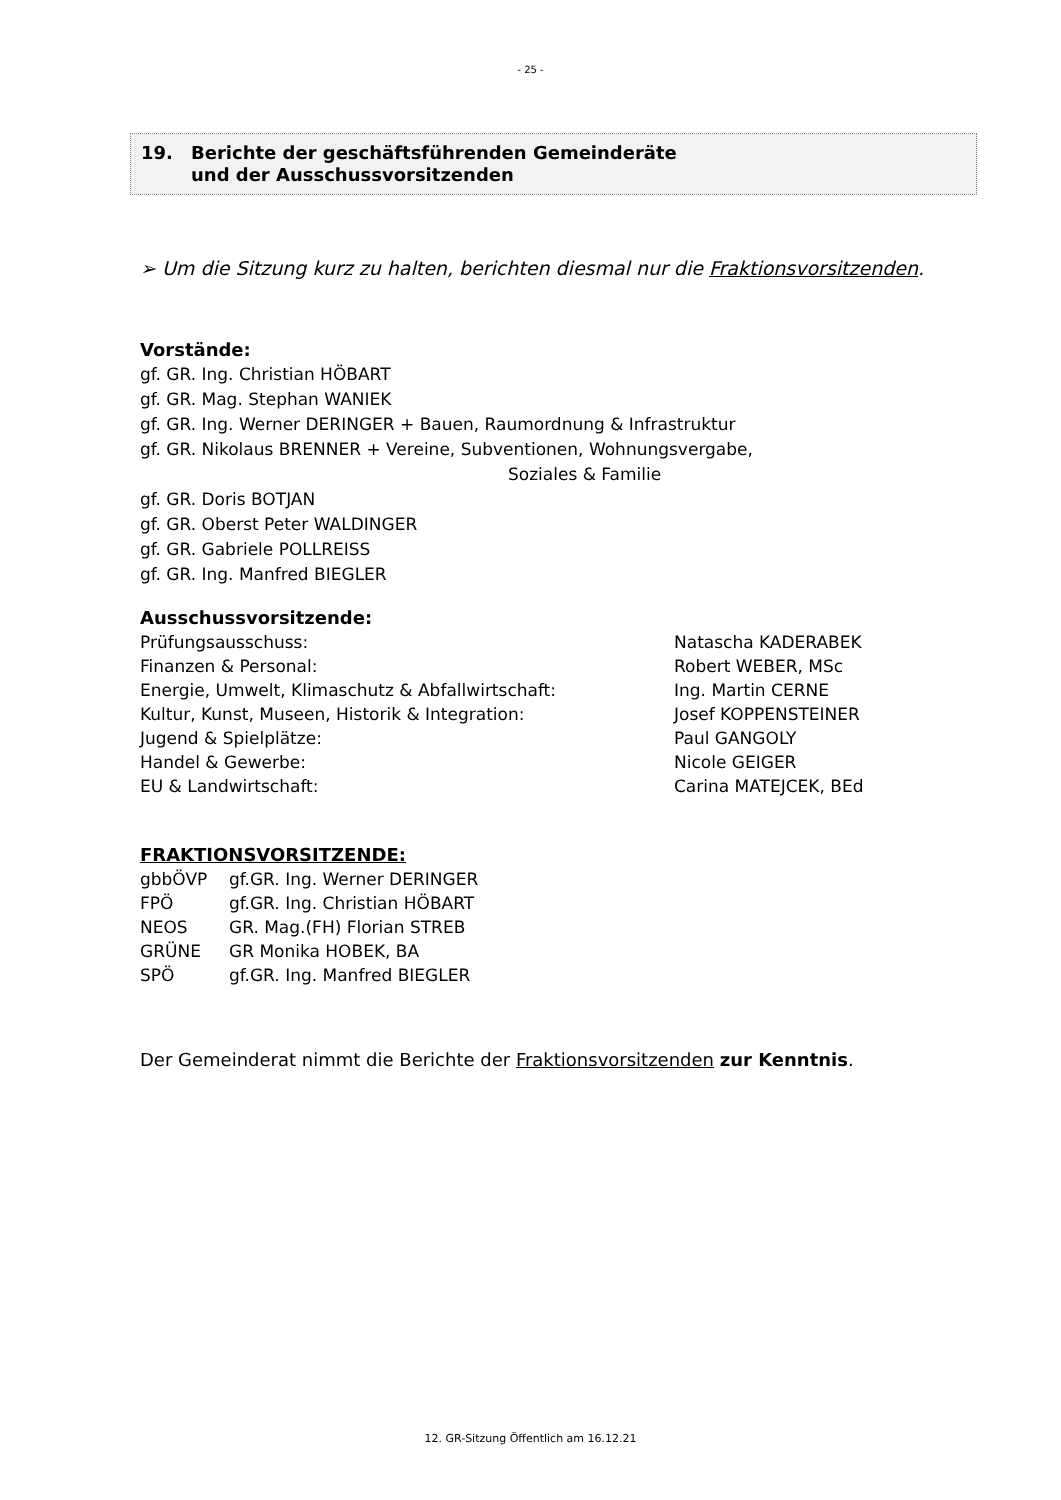- 25 -
19. Berichte der geschäftsführenden Gemeinderäte
und der Ausschussvorsitzenden
➢ Um die Sitzung kurz zu halten, berichten diesmal nur die Fraktionsvorsitzenden.
Vorstände:
gf. GR. Ing. Christian HÖBART
gf. GR. Mag. Stephan WANIEK
gf. GR. Ing. Werner DERINGER + Bauen, Raumordnung & Infrastruktur
gf. GR. Nikolaus BRENNER + Vereine, Subventionen, Wohnungsvergabe,
Soziales & Familie
gf. GR. Doris BOTJAN
gf. GR. Oberst Peter WALDINGER
gf. GR. Gabriele POLLREISS
gf. GR. Ing. Manfred BIEGLER
Ausschussvorsitzende:
| Prüfungsausschuss: | Natascha KADERABEK |
| Finanzen & Personal: | Robert WEBER, MSc |
| Energie, Umwelt, Klimaschutz & Abfallwirtschaft: | Ing. Martin CERNE |
| Kultur, Kunst, Museen, Historik & Integration: | Josef KOPPENSTEINER |
| Jugend & Spielplätze: | Paul GANGOLY |
| Handel & Gewerbe: | Nicole GEIGER |
| EU & Landwirtschaft: | Carina MATEJCEK, BEd |
FRAKTIONSVORSITZENDE:
| gbbÖVP | gf.GR. Ing. Werner DERINGER |
| FPÖ | gf.GR. Ing. Christian HÖBART |
| NEOS | GR. Mag.(FH) Florian STREB |
| GRÜNE | GR Monika HOBEK, BA |
| SPÖ | gf.GR. Ing. Manfred BIEGLER |
Der Gemeinderat nimmt die Berichte der Fraktionsvorsitzenden zur Kenntnis.
12. GR-Sitzung Öffentlich am 16.12.21